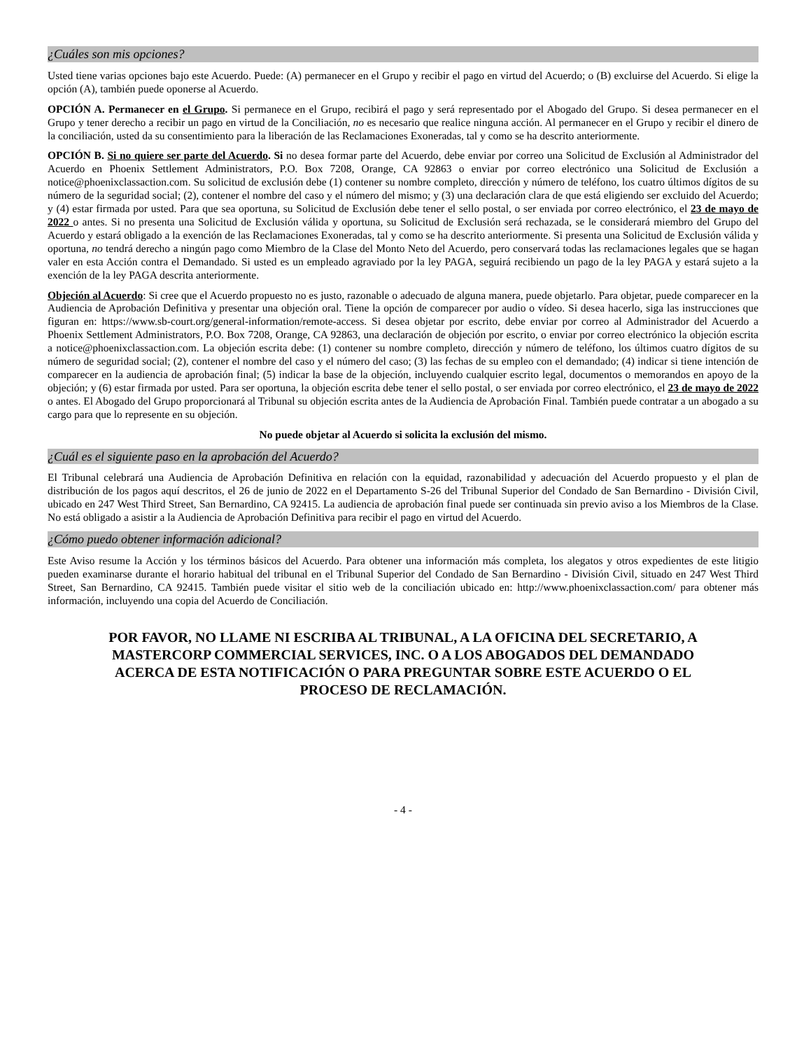¿Cuáles son mis opciones?
Usted tiene varias opciones bajo este Acuerdo. Puede: (A) permanecer en el Grupo y recibir el pago en virtud del Acuerdo; o (B) excluirse del Acuerdo. Si elige la opción (A), también puede oponerse al Acuerdo.
OPCIÓN A. Permanecer en el Grupo. Si permanece en el Grupo, recibirá el pago y será representado por el Abogado del Grupo. Si desea permanecer en el Grupo y tener derecho a recibir un pago en virtud de la Conciliación, no es necesario que realice ninguna acción. Al permanecer en el Grupo y recibir el dinero de la conciliación, usted da su consentimiento para la liberación de las Reclamaciones Exoneradas, tal y como se ha descrito anteriormente.
OPCIÓN B. Si no quiere ser parte del Acuerdo. Si no desea formar parte del Acuerdo, debe enviar por correo una Solicitud de Exclusión al Administrador del Acuerdo en Phoenix Settlement Administrators, P.O. Box 7208, Orange, CA 92863 o enviar por correo electrónico una Solicitud de Exclusión a notice@phoenixclassaction.com. Su solicitud de exclusión debe (1) contener su nombre completo, dirección y número de teléfono, los cuatro últimos dígitos de su número de la seguridad social; (2), contener el nombre del caso y el número del mismo; y (3) una declaración clara de que está eligiendo ser excluido del Acuerdo; y (4) estar firmada por usted. Para que sea oportuna, su Solicitud de Exclusión debe tener el sello postal, o ser enviada por correo electrónico, el 23 de mayo de 2022 o antes. Si no presenta una Solicitud de Exclusión válida y oportuna, su Solicitud de Exclusión será rechazada, se le considerará miembro del Grupo del Acuerdo y estará obligado a la exención de las Reclamaciones Exoneradas, tal y como se ha descrito anteriormente. Si presenta una Solicitud de Exclusión válida y oportuna, no tendrá derecho a ningún pago como Miembro de la Clase del Monto Neto del Acuerdo, pero conservará todas las reclamaciones legales que se hagan valer en esta Acción contra el Demandado. Si usted es un empleado agraviado por la ley PAGA, seguirá recibiendo un pago de la ley PAGA y estará sujeto a la exención de la ley PAGA descrita anteriormente.
Objeción al Acuerdo: Si cree que el Acuerdo propuesto no es justo, razonable o adecuado de alguna manera, puede objetarlo. Para objetar, puede comparecer en la Audiencia de Aprobación Definitiva y presentar una objeción oral. Tiene la opción de comparecer por audio o vídeo. Si desea hacerlo, siga las instrucciones que figuran en: https://www.sb-court.org/general-information/remote-access. Si desea objetar por escrito, debe enviar por correo al Administrador del Acuerdo a Phoenix Settlement Administrators, P.O. Box 7208, Orange, CA 92863, una declaración de objeción por escrito, o enviar por correo electrónico la objeción escrita a notice@phoenixclassaction.com. La objeción escrita debe: (1) contener su nombre completo, dirección y número de teléfono, los últimos cuatro dígitos de su número de seguridad social; (2), contener el nombre del caso y el número del caso; (3) las fechas de su empleo con el demandado; (4) indicar si tiene intención de comparecer en la audiencia de aprobación final; (5) indicar la base de la objeción, incluyendo cualquier escrito legal, documentos o memorandos en apoyo de la objeción; y (6) estar firmada por usted. Para ser oportuna, la objeción escrita debe tener el sello postal, o ser enviada por correo electrónico, el 23 de mayo de 2022 o antes. El Abogado del Grupo proporcionará al Tribunal su objeción escrita antes de la Audiencia de Aprobación Final. También puede contratar a un abogado a su cargo para que lo represente en su objeción.
No puede objetar al Acuerdo si solicita la exclusión del mismo.
¿Cuál es el siguiente paso en la aprobación del Acuerdo?
El Tribunal celebrará una Audiencia de Aprobación Definitiva en relación con la equidad, razonabilidad y adecuación del Acuerdo propuesto y el plan de distribución de los pagos aquí descritos, el 26 de junio de 2022 en el Departamento S-26 del Tribunal Superior del Condado de San Bernardino - División Civil, ubicado en 247 West Third Street, San Bernardino, CA 92415. La audiencia de aprobación final puede ser continuada sin previo aviso a los Miembros de la Clase. No está obligado a asistir a la Audiencia de Aprobación Definitiva para recibir el pago en virtud del Acuerdo.
¿Cómo puedo obtener información adicional?
Este Aviso resume la Acción y los términos básicos del Acuerdo. Para obtener una información más completa, los alegatos y otros expedientes de este litigio pueden examinarse durante el horario habitual del tribunal en el Tribunal Superior del Condado de San Bernardino - División Civil, situado en 247 West Third Street, San Bernardino, CA 92415. También puede visitar el sitio web de la conciliación ubicado en: http://www.phoenixclassaction.com/ para obtener más información, incluyendo una copia del Acuerdo de Conciliación.
POR FAVOR, NO LLAME NI ESCRIBA AL TRIBUNAL, A LA OFICINA DEL SECRETARIO, A MASTERCORP COMMERCIAL SERVICES, INC. O A LOS ABOGADOS DEL DEMANDADO ACERCA DE ESTA NOTIFICACIÓN O PARA PREGUNTAR SOBRE ESTE ACUERDO O EL PROCESO DE RECLAMACIÓN.
- 4 -